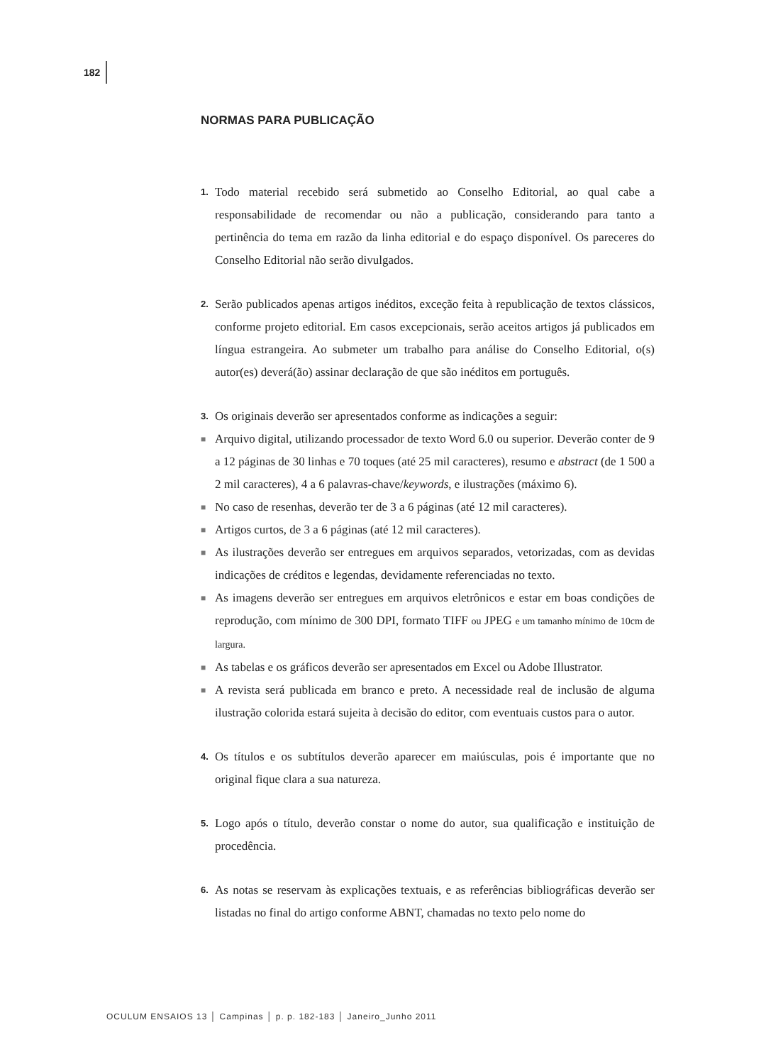182
NORMAS PARA PUBLICAÇÃO
1.
Todo material recebido será submetido ao Conselho Editorial, ao qual cabe a responsabilidade de recomendar ou não a publicação, considerando para tanto a pertinência do tema em razão da linha editorial e do espaço disponível. Os pareceres do Conselho Editorial não serão divulgados.
2.
Serão publicados apenas artigos inéditos, exceção feita à republicação de textos clássicos, conforme projeto editorial. Em casos excepcionais, serão aceitos artigos já publicados em língua estrangeira. Ao submeter um trabalho para análise do Conselho Editorial, o(s) autor(es) deverá(ão) assinar declaração de que são inéditos em português.
3.
Os originais deverão ser apresentados conforme as indicações a seguir:
■
Arquivo digital, utilizando processador de texto Word 6.0 ou superior. Deverão conter de 9 a 12 páginas de 30 linhas e 70 toques (até 25 mil caracteres), resumo e abstract (de 1 500 a 2 mil caracteres), 4 a 6 palavras-chave/keywords, e ilustrações (máximo 6).
■
No caso de resenhas, deverão ter de 3 a 6 páginas (até 12 mil caracteres).
■
Artigos curtos, de 3 a 6 páginas (até 12 mil caracteres).
■
As ilustrações deverão ser entregues em arquivos separados, vetorizadas, com as devidas indicações de créditos e legendas, devidamente referenciadas no texto.
■
As imagens deverão ser entregues em arquivos eletrônicos e estar em boas condições de reprodução, com mínimo de 300 DPI, formato TIFF ou JPEG e um tamanho mínimo de 10cm de largura.
■
As tabelas e os gráficos deverão ser apresentados em Excel ou Adobe Illustrator.
■
A revista será publicada em branco e preto. A necessidade real de inclusão de alguma ilustração colorida estará sujeita à decisão do editor, com eventuais custos para o autor.
4.
Os títulos e os subtítulos deverão aparecer em maiúsculas, pois é importante que no original fique clara a sua natureza.
5.
Logo após o título, deverão constar o nome do autor, sua qualificação e instituição de procedência.
6.
As notas se reservam às explicações textuais, e as referências bibliográficas deverão ser listadas no final do artigo conforme ABNT, chamadas no texto pelo nome do
OCULUM ENSAIOS 13 │ Campinas │ p. p. 182-183 │ Janeiro_Junho 2011